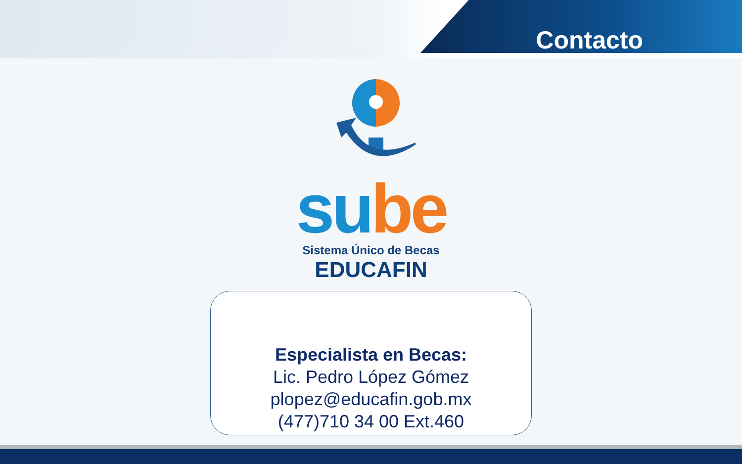Contacto
su be
Sistema Único de Becas
EDUCAFIN
Especialista en Becas:
Lic. Pedro López Gómez
plopez@educafin.gob.mx
(477)710 34 00 Ext.460